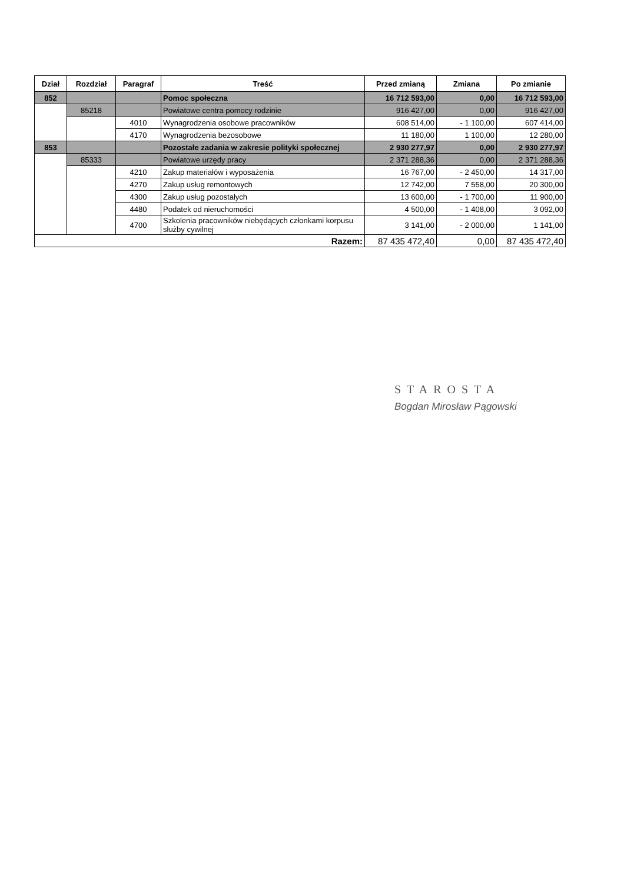| Dział | Rozdział | Paragraf | Treść | Przed zmianą | Zmiana | Po zmianie |
| --- | --- | --- | --- | --- | --- | --- |
| 852 | | | Pomoc społeczna | 16 712 593,00 | 0,00 | 16 712 593,00 |
| | 85218 | | Powiatowe centra pomocy rodzinie | 916 427,00 | 0,00 | 916 427,00 |
| | | 4010 | Wynagrodzenia osobowe pracowników | 608 514,00 | - 1 100,00 | 607 414,00 |
| | | 4170 | Wynagrodzenia bezosobowe | 11 180,00 | 1 100,00 | 12 280,00 |
| 853 | | | Pozostałe zadania w zakresie polityki społecznej | 2 930 277,97 | 0,00 | 2 930 277,97 |
| | 85333 | | Powiatowe urzędy pracy | 2 371 288,36 | 0,00 | 2 371 288,36 |
| | | 4210 | Zakup materiałów i wyposażenia | 16 767,00 | - 2 450,00 | 14 317,00 |
| | | 4270 | Zakup usług remontowych | 12 742,00 | 7 558,00 | 20 300,00 |
| | | 4300 | Zakup usług pozostałych | 13 600,00 | - 1 700,00 | 11 900,00 |
| | | 4480 | Podatek od nieruchomości | 4 500,00 | - 1 408,00 | 3 092,00 |
| | | 4700 | Szkolenia pracowników niebędących członkami korpusu służby cywilnej | 3 141,00 | - 2 000,00 | 1 141,00 |
| Razem: | | | | 87 435 472,40 | 0,00 | 87 435 472,40 |
STAROSTA
Bogdan Mirosław Pągowski